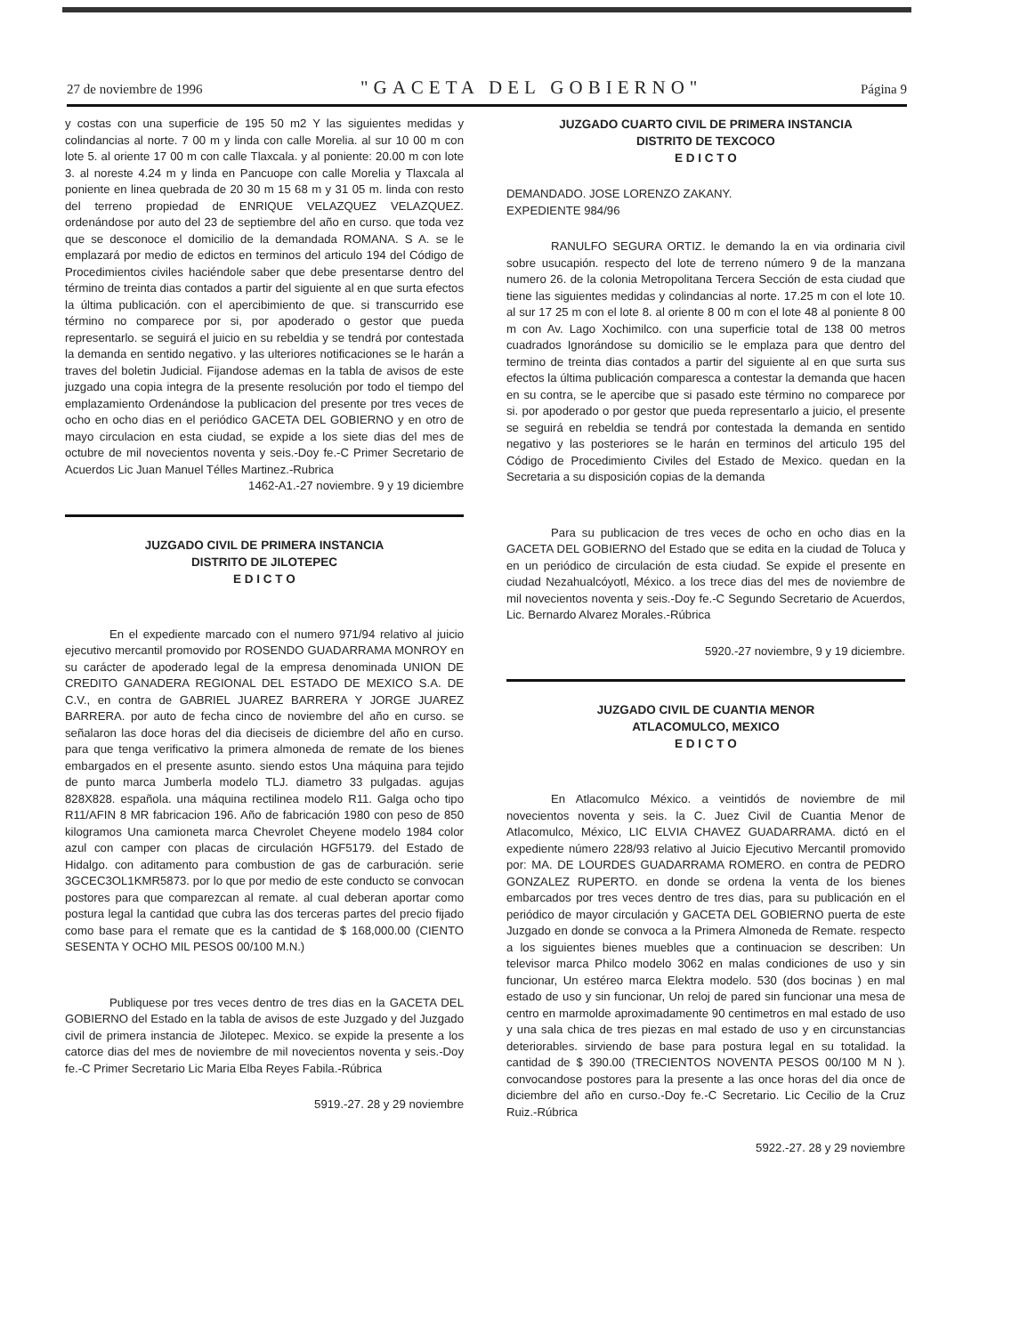27 de noviembre de 1996 "GACETA DEL GOBIERNO" Página 9
y costas con una superficie de 195 50 m2 Y las siguientes medidas y colindancias al norte. 7 00 m y linda con calle Morelia. al sur 10 00 m con lote 5. al oriente 17 00 m con calle Tlaxcala. y al poniente: 20.00 m con lote 3. al noreste 4.24 m y linda en Pancuope con calle Morelia y Tlaxcala al poniente en linea quebrada de 20 30 m 15 68 m y 31 05 m. linda con resto del terreno propiedad de ENRIQUE VELAZQUEZ VELAZQUEZ. ordenándose por auto del 23 de septiembre del año en curso. que toda vez que se desconoce el domicilio de la demandada ROMANA. S A. se le emplazará por medio de edictos en terminos del articulo 194 del Código de Procedimientos civiles haciéndole saber que debe presentarse dentro del término de treinta dias contados a partir del siguiente al en que surta efectos la última publicación. con el apercibimiento de que. si transcurrido ese término no comparece por si, por apoderado o gestor que pueda representarlo. se seguirá el juicio en su rebeldia y se tendrá por contestada la demanda en sentido negativo. y las ulteriores notificaciones se le harán a traves del boletin Judicial. Fijandose ademas en la tabla de avisos de este juzgado una copia integra de la presente resolución por todo el tiempo del emplazamiento Ordenándose la publicacion del presente por tres veces de ocho en ocho dias en el periódico GACETA DEL GOBIERNO y en otro de mayo circulacion en esta ciudad, se expide a los siete dias del mes de octubre de mil novecientos noventa y seis.-Doy fe.-C Primer Secretario de Acuerdos Lic Juan Manuel Télles Martinez.-Rubrica
1462-A1.-27 noviembre. 9 y 19 diciembre
JUZGADO CIVIL DE PRIMERA INSTANCIA
DISTRITO DE JILOTEPEC
E D I C T O
En el expediente marcado con el numero 971/94 relativo al juicio ejecutivo mercantil promovido por ROSENDO GUADARRAMA MONROY en su carácter de apoderado legal de la empresa denominada UNION DE CREDITO GANADERA REGIONAL DEL ESTADO DE MEXICO S.A. DE C.V., en contra de GABRIEL JUAREZ BARRERA Y JORGE JUAREZ BARRERA. por auto de fecha cinco de noviembre del año en curso. se señalaron las doce horas del dia dieciseis de diciembre del año en curso. para que tenga verificativo la primera almoneda de remate de los bienes embargados en el presente asunto. siendo estos Una máquina para tejido de punto marca Jumberla modelo TLJ. diametro 33 pulgadas. agujas 828X828. española. una máquina rectilinea modelo R11. Galga ocho tipo R11/AFIN 8 MR fabricacion 196. Año de fabricación 1980 con peso de 850 kilogramos Una camioneta marca Chevrolet Cheyene modelo 1984 color azul con camper con placas de circulación HGF5179. del Estado de Hidalgo. con aditamento para combustion de gas de carburación. serie 3GCEC3OL1KMR5873. por lo que por medio de este conducto se convocan postores para que comparezcan al remate. al cual deberan aportar como postura legal la cantidad que cubra las dos terceras partes del precio fijado como base para el remate que es la cantidad de $ 168,000.00 (CIENTO SESENTA Y OCHO MIL PESOS 00/100 M.N.)
Publiquese por tres veces dentro de tres dias en la GACETA DEL GOBIERNO del Estado en la tabla de avisos de este Juzgado y del Juzgado civil de primera instancia de Jilotepec. Mexico. se expide la presente a los catorce dias del mes de noviembre de mil novecientos noventa y seis.-Doy fe.-C Primer Secretario Lic Maria Elba Reyes Fabila.-Rúbrica
5919.-27. 28 y 29 noviembre
JUZGADO CUARTO CIVIL DE PRIMERA INSTANCIA
DISTRITO DE TEXCOCO
E D I C T O
DEMANDADO. JOSE LORENZO ZAKANY.
EXPEDIENTE 984/96
RANULFO SEGURA ORTIZ. le demando la en via ordinaria civil sobre usucapión. respecto del lote de terreno número 9 de la manzana numero 26. de la colonia Metropolitana Tercera Sección de esta ciudad que tiene las siguientes medidas y colindancias al norte. 17.25 m con el lote 10. al sur 17 25 m con el lote 8. al oriente 8 00 m con el lote 48 al poniente 8 00 m con Av. Lago Xochimilco. con una superficie total de 138 00 metros cuadrados Ignorándose su domicilio se le emplaza para que dentro del termino de treinta dias contados a partir del siguiente al en que surta sus efectos la última publicación comparesca a contestar la demanda que hacen en su contra, se le apercibe que si pasado este término no comparece por si. por apoderado o por gestor que pueda representarlo a juicio, el presente se seguirá en rebeldia se tendrá por contestada la demanda en sentido negativo y las posteriores se le harán en terminos del articulo 195 del Código de Procedimiento Civiles del Estado de Mexico. quedan en la Secretaria a su disposición copias de la demanda
Para su publicacion de tres veces de ocho en ocho dias en la GACETA DEL GOBIERNO del Estado que se edita en la ciudad de Toluca y en un periódico de circulación de esta ciudad. Se expide el presente en ciudad Nezahualcóyotl, México. a los trece dias del mes de noviembre de mil novecientos noventa y seis.-Doy fe.-C Segundo Secretario de Acuerdos, Lic. Bernardo Alvarez Morales.-Rúbrica
5920.-27 noviembre, 9 y 19 diciembre.
JUZGADO CIVIL DE CUANTIA MENOR
ATLACOMULCO, MEXICO
E D I C T O
En Atlacomulco México. a veintidós de noviembre de mil novecientos noventa y seis. la C. Juez Civil de Cuantia Menor de Atlacomulco, México, LIC ELVIA CHAVEZ GUADARRAMA. dictó en el expediente número 228/93 relativo al Juicio Ejecutivo Mercantil promovido por: MA. DE LOURDES GUADARRAMA ROMERO. en contra de PEDRO GONZALEZ RUPERTO. en donde se ordena la venta de los bienes embarcados por tres veces dentro de tres dias, para su publicación en el periódico de mayor circulación y GACETA DEL GOBIERNO puerta de este Juzgado en donde se convoca a la Primera Almoneda de Remate. respecto a los siguientes bienes muebles que a continuacion se describen: Un televisor marca Philco modelo 3062 en malas condiciones de uso y sin funcionar, Un estéreo marca Elektra modelo. 530 (dos bocinas ) en mal estado de uso y sin funcionar, Un reloj de pared sin funcionar una mesa de centro en marmolde aproximadamente 90 centimetros en mal estado de uso y una sala chica de tres piezas en mal estado de uso y en circunstancias deteriorables. sirviendo de base para postura legal en su totalidad. la cantidad de $ 390.00 (TRECIENTOS NOVENTA PESOS 00/100 M N ). convocandose postores para la presente a las once horas del dia once de diciembre del año en curso.-Doy fe.-C Secretario. Lic Cecilio de la Cruz Ruiz.-Rúbrica
5922.-27. 28 y 29 noviembre